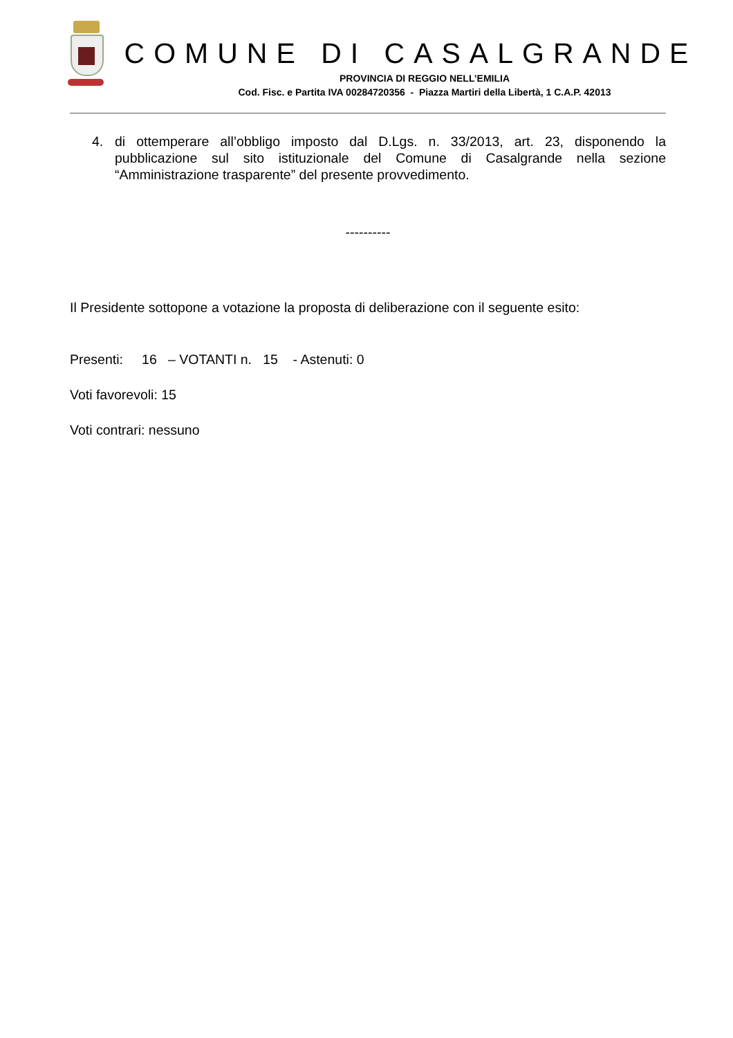COMUNE DI CASALGRANDE
PROVINCIA DI REGGIO NELL’EMILIA
Cod. Fisc. e Partita IVA 00284720356 - Piazza Martiri della Libertà, 1 C.A.P. 42013
4. di ottemperare all’obbligo imposto dal D.Lgs. n. 33/2013, art. 23, disponendo la pubblicazione sul sito istituzionale del Comune di Casalgrande nella sezione “Amministrazione trasparente” del presente provvedimento.
----------
Il Presidente sottopone a votazione la proposta di deliberazione con il seguente esito:
Presenti: 16 – VOTANTI n. 15 - Astenuti: 0
Voti favorevoli: 15
Voti contrari: nessuno